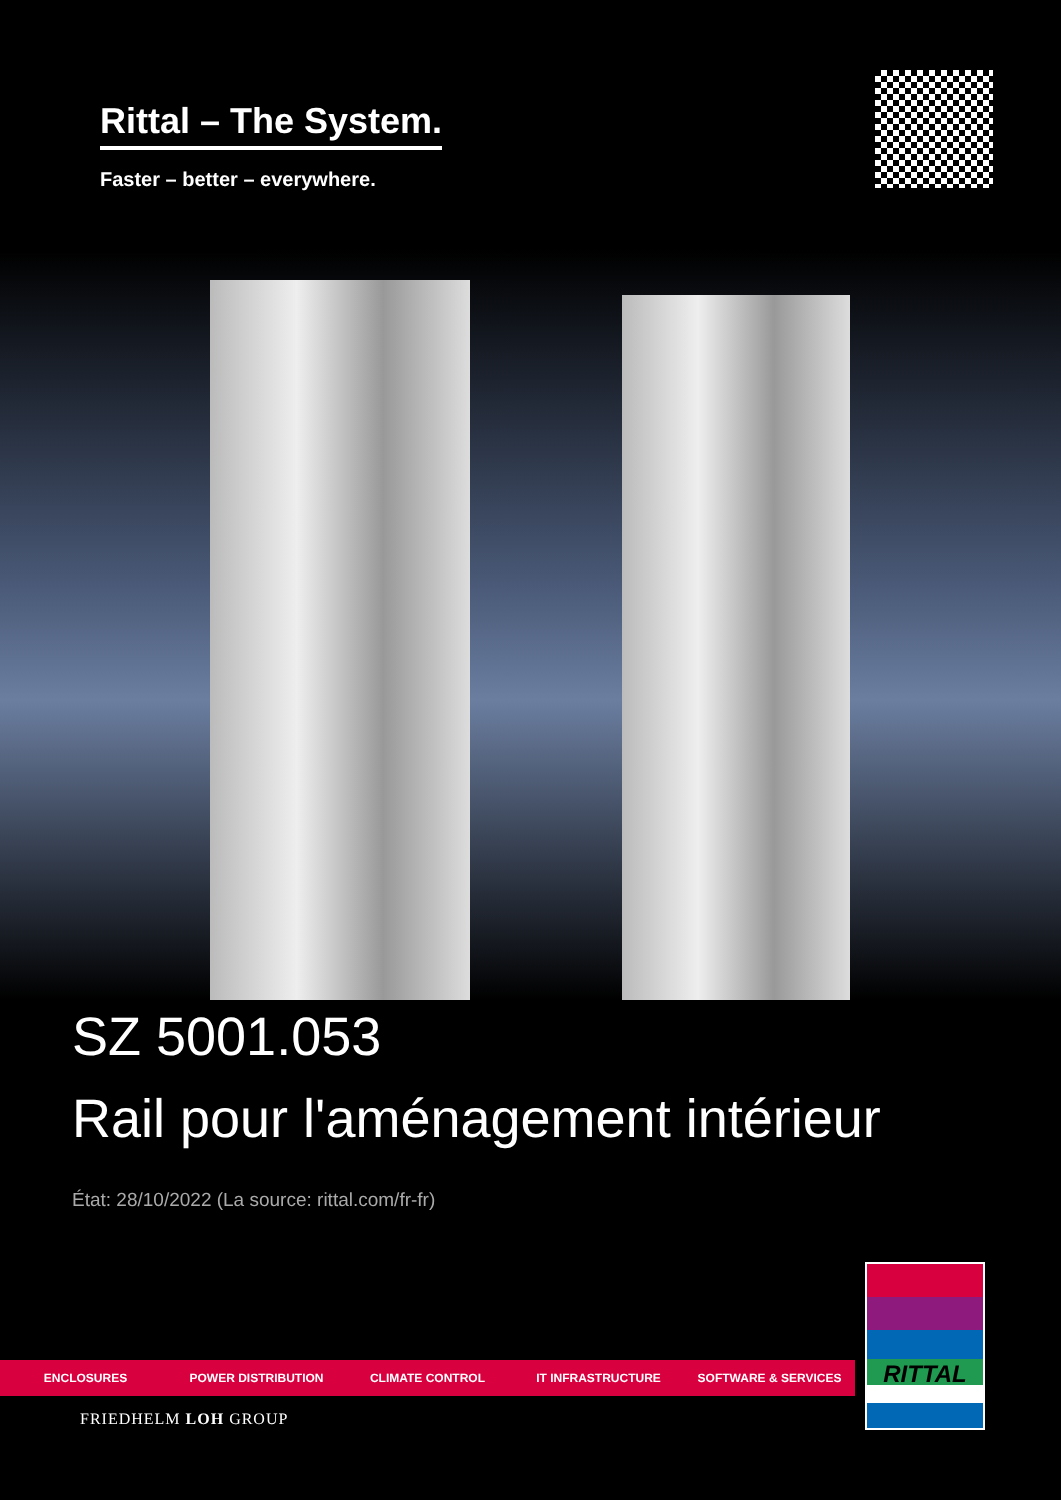Rittal – The System.
Faster – better – everywhere.
SZ 5001.053
Rail pour l'aménagement intérieur
État: 28/10/2022 (La source: rittal.com/fr-fr)
ENCLOSURES POWER DISTRIBUTION CLIMATE CONTROL IT INFRASTRUCTURE SOFTWARE & SERVICES
FRIEDHELM LOH GROUP
RITTAL